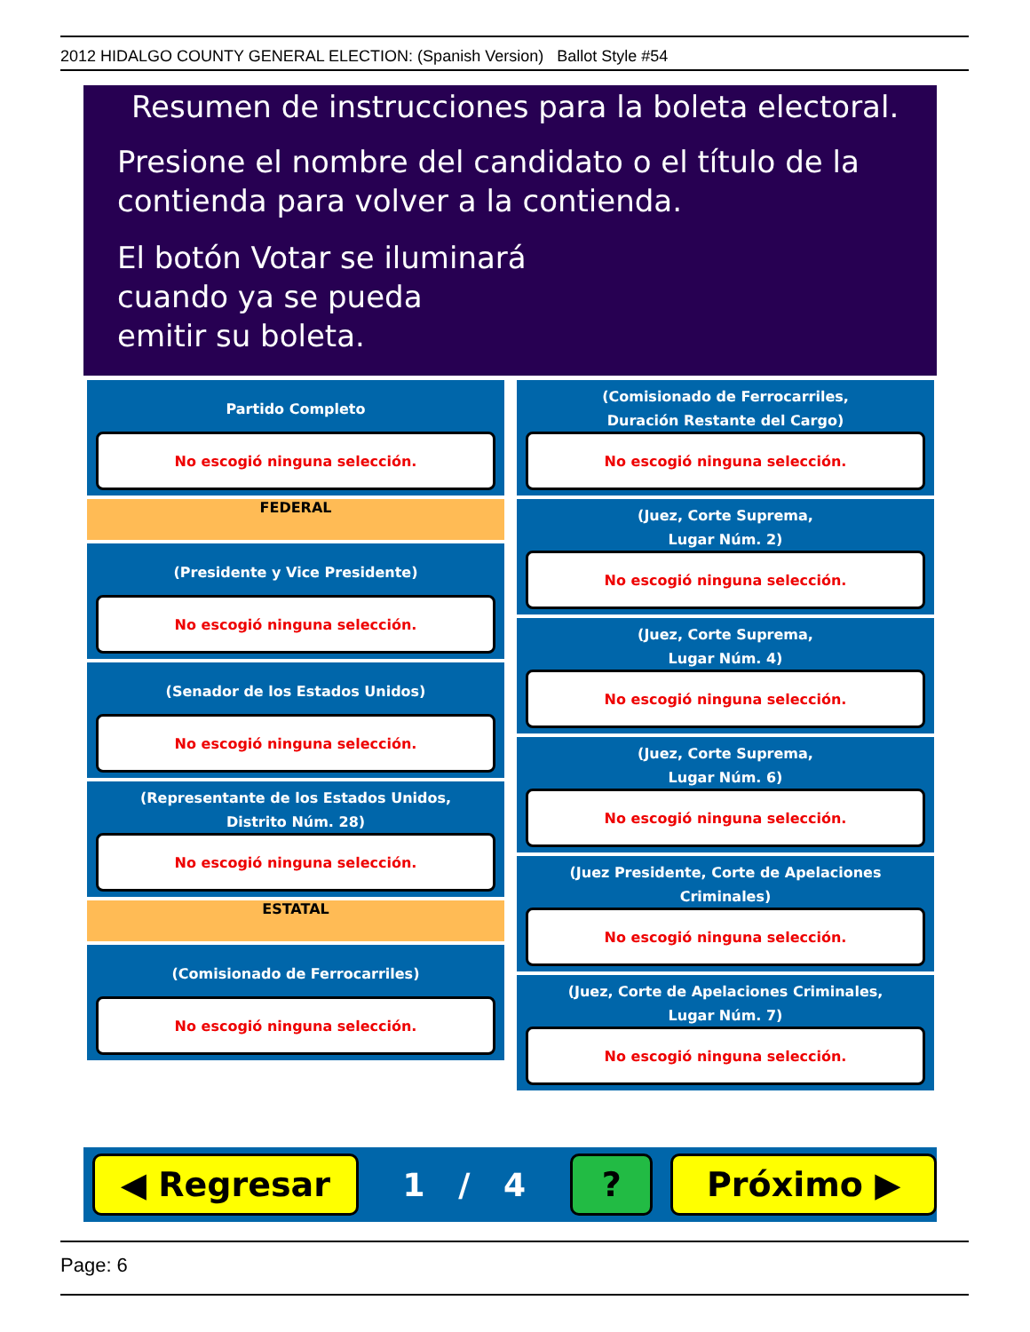2012 HIDALGO COUNTY GENERAL ELECTION: (Spanish Version) Ballot Style #54
Resumen de instrucciones para la boleta electoral.
Presione el nombre del candidato o el título de la
contienda para volver a la contienda.
El botón Votar se iluminará
cuando ya se pueda
emitir su boleta.
Partido Completo
No escogió ninguna selección.
FEDERAL
(Presidente y Vice Presidente)
No escogió ninguna selección.
(Senador de los Estados Unidos)
No escogió ninguna selección.
(Representante de los Estados Unidos,
Distrito Núm. 28)
No escogió ninguna selección.
ESTATAL
(Comisionado de Ferrocarriles)
No escogió ninguna selección.
(Comisionado de Ferrocarriles,
Duración Restante del Cargo)
No escogió ninguna selección.
(Juez, Corte Suprema,
Lugar Núm. 2)
No escogió ninguna selección.
(Juez, Corte Suprema,
Lugar Núm. 4)
No escogió ninguna selección.
(Juez, Corte Suprema,
Lugar Núm. 6)
No escogió ninguna selección.
(Juez Presidente, Corte de Apelaciones Criminales)
No escogió ninguna selección.
(Juez, Corte de Apelaciones Criminales,
Lugar Núm. 7)
No escogió ninguna selección.
◀ Regresar
1 / 4
? Próximo ▶
Page: 6